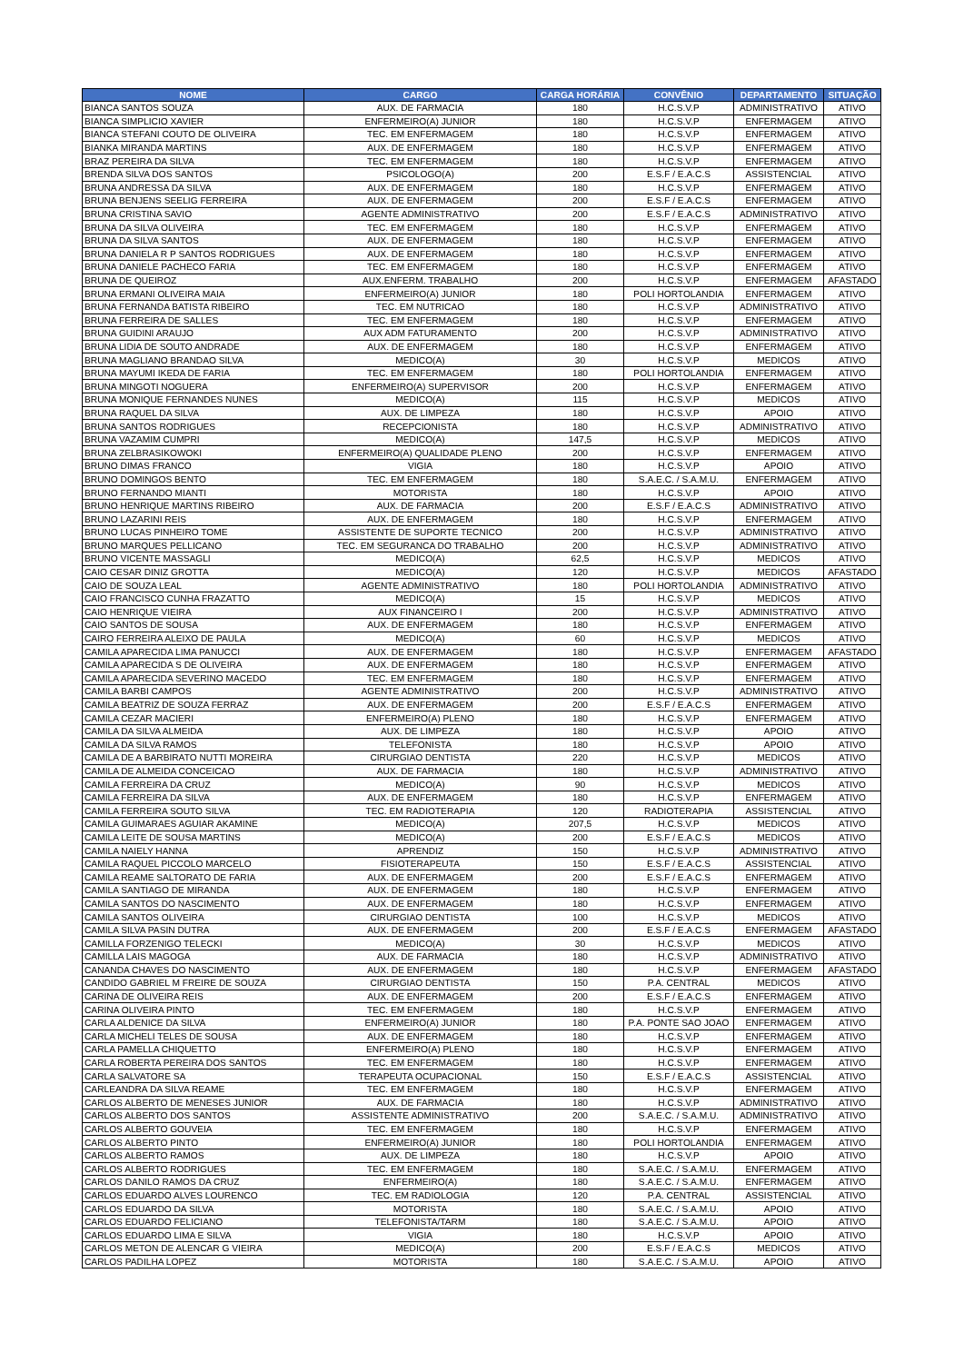| NOME | CARGO | CARGA HORÁRIA | CONVÊNIO | DEPARTAMENTO | SITUAÇÃO |
| --- | --- | --- | --- | --- | --- |
| BIANCA SANTOS SOUZA | AUX. DE FARMACIA | 180 | H.C.S.V.P | ADMINISTRATIVO | ATIVO |
| BIANCA SIMPLICIO XAVIER | ENFERMEIRO(A) JUNIOR | 180 | H.C.S.V.P | ENFERMAGEM | ATIVO |
| BIANCA STEFANI COUTO DE OLIVEIRA | TEC. EM ENFERMAGEM | 180 | H.C.S.V.P | ENFERMAGEM | ATIVO |
| BIANKA MIRANDA MARTINS | AUX. DE ENFERMAGEM | 180 | H.C.S.V.P | ENFERMAGEM | ATIVO |
| BRAZ PEREIRA DA SILVA | TEC. EM ENFERMAGEM | 180 | H.C.S.V.P | ENFERMAGEM | ATIVO |
| BRENDA SILVA DOS SANTOS | PSICOLOGO(A) | 200 | E.S.F / E.A.C.S | ASSISTENCIAL | ATIVO |
| BRUNA ANDRESSA DA SILVA | AUX. DE ENFERMAGEM | 180 | H.C.S.V.P | ENFERMAGEM | ATIVO |
| BRUNA BENJENS SEELIG FERREIRA | AUX. DE ENFERMAGEM | 200 | E.S.F / E.A.C.S | ENFERMAGEM | ATIVO |
| BRUNA CRISTINA SAVIO | AGENTE ADMINISTRATIVO | 200 | E.S.F / E.A.C.S | ADMINISTRATIVO | ATIVO |
| BRUNA DA SILVA OLIVEIRA | TEC. EM ENFERMAGEM | 180 | H.C.S.V.P | ENFERMAGEM | ATIVO |
| BRUNA DA SILVA SANTOS | AUX. DE ENFERMAGEM | 180 | H.C.S.V.P | ENFERMAGEM | ATIVO |
| BRUNA DANIELA R P SANTOS RODRIGUES | AUX. DE ENFERMAGEM | 180 | H.C.S.V.P | ENFERMAGEM | ATIVO |
| BRUNA DANIELE PACHECO FARIA | TEC. EM ENFERMAGEM | 180 | H.C.S.V.P | ENFERMAGEM | ATIVO |
| BRUNA DE QUEIROZ | AUX.ENFERM. TRABALHO | 200 | H.C.S.V.P | ENFERMAGEM | AFASTADO |
| BRUNA ERMANI OLIVEIRA MAIA | ENFERMEIRO(A) JUNIOR | 180 | POLI HORTOLANDIA | ENFERMAGEM | ATIVO |
| BRUNA FERNANDA BATISTA RIBEIRO | TEC. EM NUTRICAO | 180 | H.C.S.V.P | ADMINISTRATIVO | ATIVO |
| BRUNA FERREIRA DE SALLES | TEC. EM ENFERMAGEM | 180 | H.C.S.V.P | ENFERMAGEM | ATIVO |
| BRUNA GUIDINI ARAUJO | AUX ADM FATURAMENTO | 200 | H.C.S.V.P | ADMINISTRATIVO | ATIVO |
| BRUNA LIDIA DE SOUTO ANDRADE | AUX. DE ENFERMAGEM | 180 | H.C.S.V.P | ENFERMAGEM | ATIVO |
| BRUNA MAGLIANO BRANDAO SILVA | MEDICO(A) | 30 | H.C.S.V.P | MEDICOS | ATIVO |
| BRUNA MAYUMI IKEDA DE FARIA | TEC. EM ENFERMAGEM | 180 | POLI HORTOLANDIA | ENFERMAGEM | ATIVO |
| BRUNA MINGOTI NOGUERA | ENFERMEIRO(A) SUPERVISOR | 200 | H.C.S.V.P | ENFERMAGEM | ATIVO |
| BRUNA MONIQUE FERNANDES NUNES | MEDICO(A) | 115 | H.C.S.V.P | MEDICOS | ATIVO |
| BRUNA RAQUEL DA SILVA | AUX. DE LIMPEZA | 180 | H.C.S.V.P | APOIO | ATIVO |
| BRUNA SANTOS RODRIGUES | RECEPCIONISTA | 180 | H.C.S.V.P | ADMINISTRATIVO | ATIVO |
| BRUNA VAZAMIM CUMPRI | MEDICO(A) | 147,5 | H.C.S.V.P | MEDICOS | ATIVO |
| BRUNA ZELBRASIKOWOKI | ENFERMEIRO(A) QUALIDADE PLENO | 200 | H.C.S.V.P | ENFERMAGEM | ATIVO |
| BRUNO DIMAS FRANCO | VIGIA | 180 | H.C.S.V.P | APOIO | ATIVO |
| BRUNO DOMINGOS BENTO | TEC. EM ENFERMAGEM | 180 | S.A.E.C. / S.A.M.U. | ENFERMAGEM | ATIVO |
| BRUNO FERNANDO MIANTI | MOTORISTA | 180 | H.C.S.V.P | APOIO | ATIVO |
| BRUNO HENRIQUE MARTINS RIBEIRO | AUX. DE FARMACIA | 200 | E.S.F / E.A.C.S | ADMINISTRATIVO | ATIVO |
| BRUNO LAZARINI REIS | AUX. DE ENFERMAGEM | 180 | H.C.S.V.P | ENFERMAGEM | ATIVO |
| BRUNO LUCAS PINHEIRO TOME | ASSISTENTE DE SUPORTE TECNICO | 200 | H.C.S.V.P | ADMINISTRATIVO | ATIVO |
| BRUNO MARQUES PELLICANO | TEC. EM SEGURANCA DO TRABALHO | 200 | H.C.S.V.P | ADMINISTRATIVO | ATIVO |
| BRUNO VICENTE MASSAGLI | MEDICO(A) | 62,5 | H.C.S.V.P | MEDICOS | ATIVO |
| CAIO CESAR DINIZ GROTTA | MEDICO(A) | 120 | H.C.S.V.P | MEDICOS | AFASTADO |
| CAIO DE SOUZA LEAL | AGENTE ADMINISTRATIVO | 180 | POLI HORTOLANDIA | ADMINISTRATIVO | ATIVO |
| CAIO FRANCISCO CUNHA FRAZATTO | MEDICO(A) | 15 | H.C.S.V.P | MEDICOS | ATIVO |
| CAIO HENRIQUE VIEIRA | AUX FINANCEIRO I | 200 | H.C.S.V.P | ADMINISTRATIVO | ATIVO |
| CAIO SANTOS DE SOUSA | AUX. DE ENFERMAGEM | 180 | H.C.S.V.P | ENFERMAGEM | ATIVO |
| CAIRO FERREIRA ALEIXO DE PAULA | MEDICO(A) | 60 | H.C.S.V.P | MEDICOS | ATIVO |
| CAMILA APARECIDA LIMA PANUCCI | AUX. DE ENFERMAGEM | 180 | H.C.S.V.P | ENFERMAGEM | AFASTADO |
| CAMILA APARECIDA S DE OLIVEIRA | AUX. DE ENFERMAGEM | 180 | H.C.S.V.P | ENFERMAGEM | ATIVO |
| CAMILA APARECIDA SEVERINO MACEDO | TEC. EM ENFERMAGEM | 180 | H.C.S.V.P | ENFERMAGEM | ATIVO |
| CAMILA BARBI CAMPOS | AGENTE ADMINISTRATIVO | 200 | H.C.S.V.P | ADMINISTRATIVO | ATIVO |
| CAMILA BEATRIZ DE SOUZA FERRAZ | AUX. DE ENFERMAGEM | 200 | E.S.F / E.A.C.S | ENFERMAGEM | ATIVO |
| CAMILA CEZAR MACIERI | ENFERMEIRO(A) PLENO | 180 | H.C.S.V.P | ENFERMAGEM | ATIVO |
| CAMILA DA SILVA ALMEIDA | AUX. DE LIMPEZA | 180 | H.C.S.V.P | APOIO | ATIVO |
| CAMILA DA SILVA RAMOS | TELEFONISTA | 180 | H.C.S.V.P | APOIO | ATIVO |
| CAMILA DE A BARBIRATO NUTTI MOREIRA | CIRURGIAO DENTISTA | 220 | H.C.S.V.P | MEDICOS | ATIVO |
| CAMILA DE ALMEIDA CONCEICAO | AUX. DE FARMACIA | 180 | H.C.S.V.P | ADMINISTRATIVO | ATIVO |
| CAMILA FERREIRA DA CRUZ | MEDICO(A) | 90 | H.C.S.V.P | MEDICOS | ATIVO |
| CAMILA FERREIRA DA SILVA | AUX. DE ENFERMAGEM | 180 | H.C.S.V.P | ENFERMAGEM | ATIVO |
| CAMILA FERREIRA SOUTO SILVA | TEC. EM RADIOTERAPIA | 120 | RADIOTERAPIA | ASSISTENCIAL | ATIVO |
| CAMILA GUIMARAES AGUIAR AKAMINE | MEDICO(A) | 207,5 | H.C.S.V.P | MEDICOS | ATIVO |
| CAMILA LEITE DE SOUSA MARTINS | MEDICO(A) | 200 | E.S.F / E.A.C.S | MEDICOS | ATIVO |
| CAMILA NAIELY HANNA | APRENDIZ | 150 | H.C.S.V.P | ADMINISTRATIVO | ATIVO |
| CAMILA RAQUEL PICCOLO MARCELO | FISIOTERAPEUTA | 150 | E.S.F / E.A.C.S | ASSISTENCIAL | ATIVO |
| CAMILA REAME SALTORATO DE FARIA | AUX. DE ENFERMAGEM | 200 | E.S.F / E.A.C.S | ENFERMAGEM | ATIVO |
| CAMILA SANTIAGO DE MIRANDA | AUX. DE ENFERMAGEM | 180 | H.C.S.V.P | ENFERMAGEM | ATIVO |
| CAMILA SANTOS DO NASCIMENTO | AUX. DE ENFERMAGEM | 180 | H.C.S.V.P | ENFERMAGEM | ATIVO |
| CAMILA SANTOS OLIVEIRA | CIRURGIAO DENTISTA | 100 | H.C.S.V.P | MEDICOS | ATIVO |
| CAMILA SILVA PASIN DUTRA | AUX. DE ENFERMAGEM | 200 | E.S.F / E.A.C.S | ENFERMAGEM | AFASTADO |
| CAMILLA FORZENIGO TELECKI | MEDICO(A) | 30 | H.C.S.V.P | MEDICOS | ATIVO |
| CAMILLA LAIS MAGOGA | AUX. DE FARMACIA | 180 | H.C.S.V.P | ADMINISTRATIVO | ATIVO |
| CANANDA CHAVES DO NASCIMENTO | AUX. DE ENFERMAGEM | 180 | H.C.S.V.P | ENFERMAGEM | AFASTADO |
| CANDIDO GABRIEL M FREIRE DE SOUZA | CIRURGIAO DENTISTA | 150 | P.A. CENTRAL | MEDICOS | ATIVO |
| CARINA DE OLIVEIRA REIS | AUX. DE ENFERMAGEM | 200 | E.S.F / E.A.C.S | ENFERMAGEM | ATIVO |
| CARINA OLIVEIRA PINTO | TEC. EM ENFERMAGEM | 180 | H.C.S.V.P | ENFERMAGEM | ATIVO |
| CARLA ALDENICE DA SILVA | ENFERMEIRO(A) JUNIOR | 180 | P.A. PONTE SAO JOAO | ENFERMAGEM | ATIVO |
| CARLA MICHELI TELES DE SOUSA | AUX. DE ENFERMAGEM | 180 | H.C.S.V.P | ENFERMAGEM | ATIVO |
| CARLA PAMELLA CHIQUETTO | ENFERMEIRO(A) PLENO | 180 | H.C.S.V.P | ENFERMAGEM | ATIVO |
| CARLA ROBERTA PEREIRA DOS SANTOS | TEC. EM ENFERMAGEM | 180 | H.C.S.V.P | ENFERMAGEM | ATIVO |
| CARLA SALVATORE SA | TERAPEUTA OCUPACIONAL | 150 | E.S.F / E.A.C.S | ASSISTENCIAL | ATIVO |
| CARLEANDRA DA SILVA REAME | TEC. EM ENFERMAGEM | 180 | H.C.S.V.P | ENFERMAGEM | ATIVO |
| CARLOS ALBERTO DE MENESES JUNIOR | AUX. DE FARMACIA | 180 | H.C.S.V.P | ADMINISTRATIVO | ATIVO |
| CARLOS ALBERTO DOS SANTOS | ASSISTENTE ADMINISTRATIVO | 200 | S.A.E.C. / S.A.M.U. | ADMINISTRATIVO | ATIVO |
| CARLOS ALBERTO GOUVEIA | TEC. EM ENFERMAGEM | 180 | H.C.S.V.P | ENFERMAGEM | ATIVO |
| CARLOS ALBERTO PINTO | ENFERMEIRO(A) JUNIOR | 180 | POLI HORTOLANDIA | ENFERMAGEM | ATIVO |
| CARLOS ALBERTO RAMOS | AUX. DE LIMPEZA | 180 | H.C.S.V.P | APOIO | ATIVO |
| CARLOS ALBERTO RODRIGUES | TEC. EM ENFERMAGEM | 180 | S.A.E.C. / S.A.M.U. | ENFERMAGEM | ATIVO |
| CARLOS DANILO RAMOS DA CRUZ | ENFERMEIRO(A) | 180 | S.A.E.C. / S.A.M.U. | ENFERMAGEM | ATIVO |
| CARLOS EDUARDO ALVES LOURENCO | TEC. EM RADIOLOGIA | 120 | P.A. CENTRAL | ASSISTENCIAL | ATIVO |
| CARLOS EDUARDO DA SILVA | MOTORISTA | 180 | S.A.E.C. / S.A.M.U. | APOIO | ATIVO |
| CARLOS EDUARDO FELICIANO | TELEFONISTA/TARM | 180 | S.A.E.C. / S.A.M.U. | APOIO | ATIVO |
| CARLOS EDUARDO LIMA E SILVA | VIGIA | 180 | H.C.S.V.P | APOIO | ATIVO |
| CARLOS METON DE ALENCAR G VIEIRA | MEDICO(A) | 200 | E.S.F / E.A.C.S | MEDICOS | ATIVO |
| CARLOS PADILHA LOPEZ | MOTORISTA | 180 | S.A.E.C. / S.A.M.U. | APOIO | ATIVO |